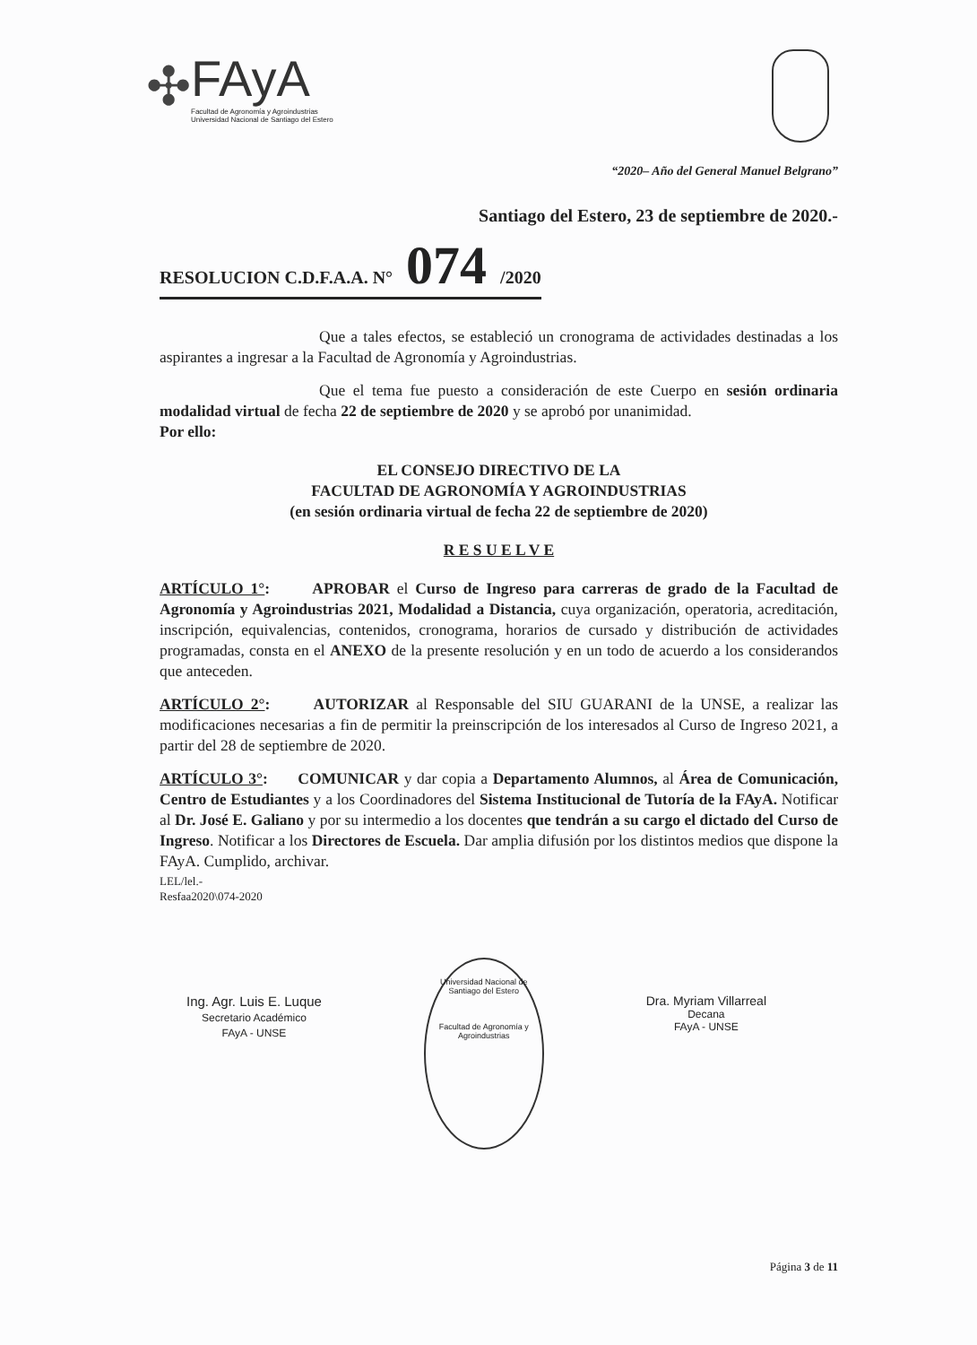✣
FAyA
Facultad de Agronomía y Agroindustrias
Universidad Nacional de Santiago del Estero
“2020– Año del General Manuel Belgrano”
Santiago del Estero, 23 de septiembre de 2020.-
RESOLUCION C.D.F.A.A. N° 074 /2020
Que a tales efectos, se estableció un cronograma de actividades destinadas a los aspirantes a ingresar a la Facultad de Agronomía y Agroindustrias.
Que el tema fue puesto a consideración de este Cuerpo en sesión ordinaria modalidad virtual de fecha 22 de septiembre de 2020 y se aprobó por unanimidad.
Por ello:
EL CONSEJO DIRECTIVO DE LA
FACULTAD DE AGRONOMÍA Y AGROINDUSTRIAS
(en sesión ordinaria virtual de fecha 22 de septiembre de 2020)
R E S U E L V E
ARTÍCULO 1°: APROBAR el Curso de Ingreso para carreras de grado de la Facultad de Agronomía y Agroindustrias 2021, Modalidad a Distancia, cuya organización, operatoria, acreditación, inscripción, equivalencias, contenidos, cronograma, horarios de cursado y distribución de actividades programadas, consta en el ANEXO de la presente resolución y en un todo de acuerdo a los considerandos que anteceden.
ARTÍCULO 2°: AUTORIZAR al Responsable del SIU GUARANI de la UNSE, a realizar las modificaciones necesarias a fin de permitir la preinscripción de los interesados al Curso de Ingreso 2021, a partir del 28 de septiembre de 2020.
ARTÍCULO 3°: COMUNICAR y dar copia a Departamento Alumnos, al Área de Comunicación, Centro de Estudiantes y a los Coordinadores del Sistema Institucional de Tutoría de la FAyA. Notificar al Dr. José E. Galiano y por su intermedio a los docentes que tendrán a su cargo el dictado del Curso de Ingreso. Notificar a los Directores de Escuela. Dar amplia difusión por los distintos medios que dispone la FAyA. Cumplido, archivar.
LEL/lel.-
Resfaa2020\074-2020
Ing. Agr. Luis E. Luque
Secretario Académico
FAyA - UNSE
Universidad Nacional de Santiago del Estero
Facultad de Agronomía y Agroindustrias
Dra. Myriam Villarreal
Decana
FAyA - UNSE
Página 3 de 11